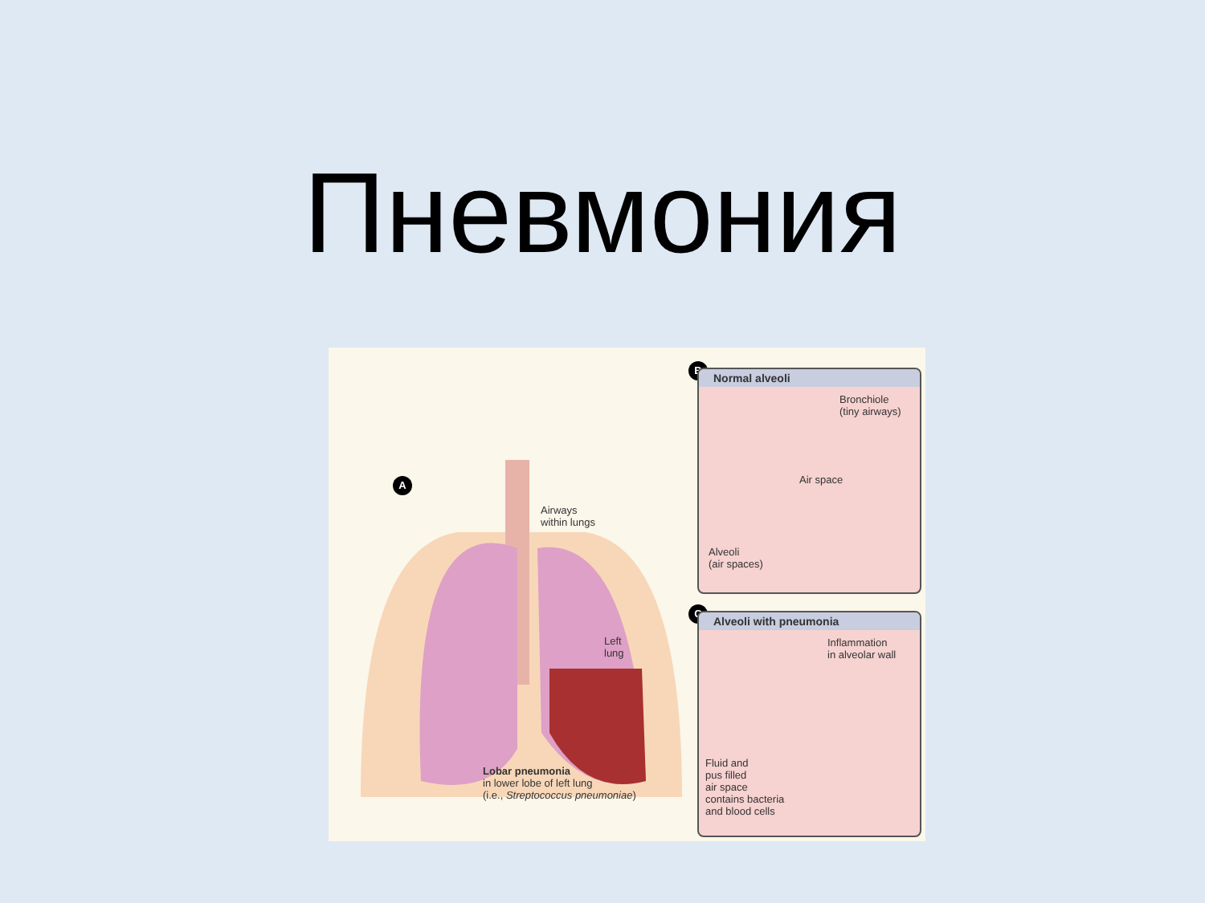Пневмония
A
Airways
within lungs
Left
lung
Lobar pneumonia
in lower lobe of left lung
(i.e., Streptococcus pneumoniae)
B
Normal alveoli
Bronchiole
(tiny airways)
Air space
Alveoli
(air spaces)
C
Alveoli with pneumonia
Inflammation
in alveolar wall
Fluid and
pus filled
air space
contains bacteria
and blood cells